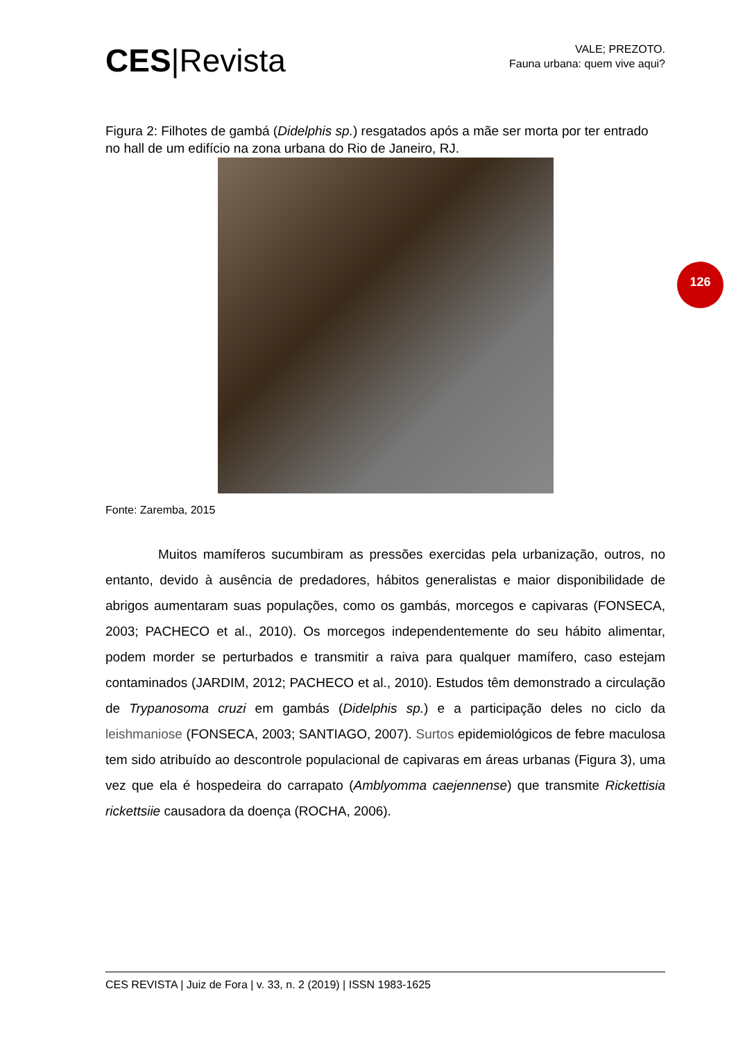CES|Revista
VALE; PREZOTO.
Fauna urbana: quem vive aqui?
Figura 2: Filhotes de gambá (Didelphis sp.) resgatados após a mãe ser morta por ter entrado no hall de um edifício na zona urbana do Rio de Janeiro, RJ.
Fonte: Zaremba, 2015
126
Muitos mamíferos sucumbiram as pressões exercidas pela urbanização, outros, no entanto, devido à ausência de predadores, hábitos generalistas e maior disponibilidade de abrigos aumentaram suas populações, como os gambás, morcegos e capivaras (FONSECA, 2003; PACHECO et al., 2010). Os morcegos independentemente do seu hábito alimentar, podem morder se perturbados e transmitir a raiva para qualquer mamífero, caso estejam contaminados (JARDIM, 2012; PACHECO et al., 2010). Estudos têm demonstrado a circulação de Trypanosoma cruzi em gambás (Didelphis sp.) e a participação deles no ciclo da leishmaniose (FONSECA, 2003; SANTIAGO, 2007). Surtos epidemiológicos de febre maculosa tem sido atribuído ao descontrole populacional de capivaras em áreas urbanas (Figura 3), uma vez que ela é hospedeira do carrapato (Amblyomma caejennense) que transmite Rickettisia rickettsiie causadora da doença (ROCHA, 2006).
CES REVISTA | Juiz de Fora | v. 33, n. 2 (2019) | ISSN 1983-1625